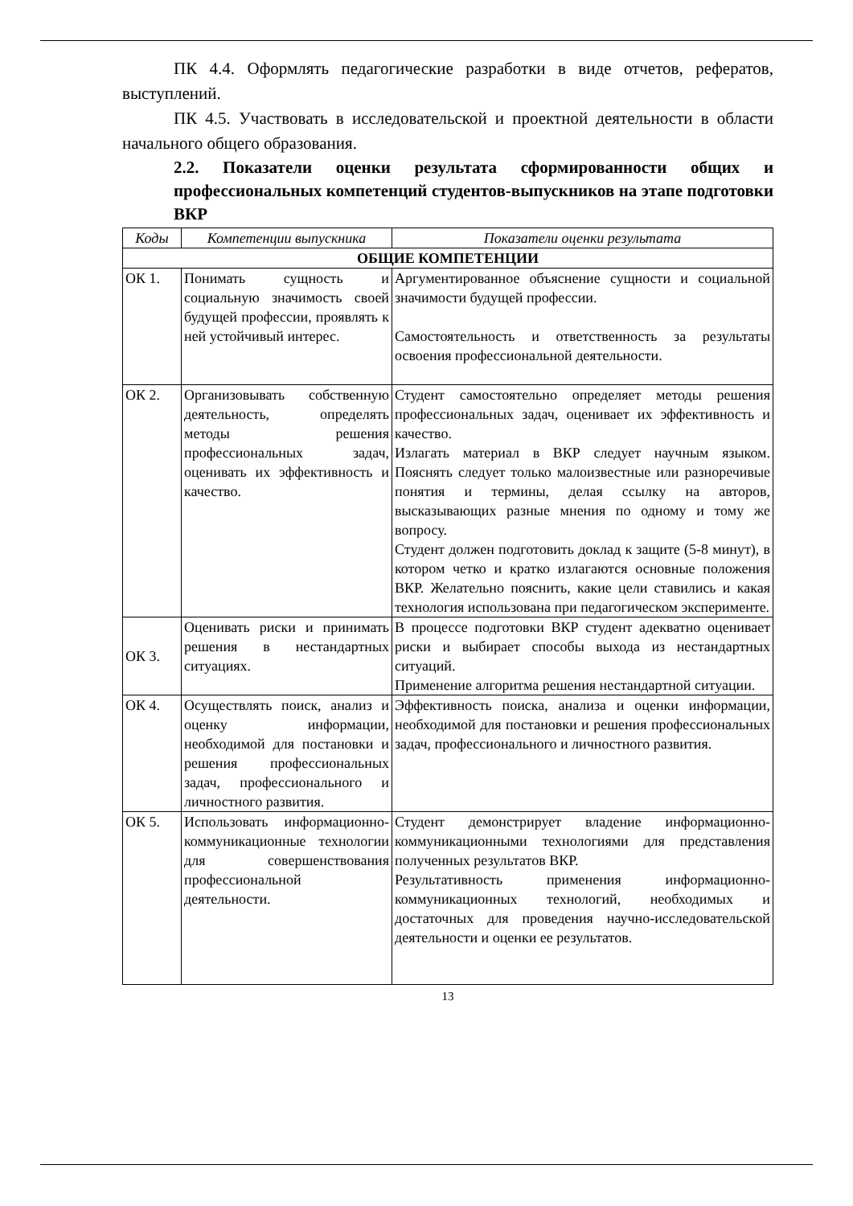ПК 4.4. Оформлять педагогические разработки в виде отчетов, рефератов, выступлений.
ПК 4.5. Участвовать в исследовательской и проектной деятельности в области начального общего образования.
2.2. Показатели оценки результата сформированности общих и профессиональных компетенций студентов-выпускников на этапе подготовки ВКР
| Коды | Компетенции выпускника | Показатели оценки результата |
| --- | --- | --- |
| ОБЩИЕ КОМПЕТЕНЦИИ | | |
| ОК 1. | Понимать сущность и социальную значимость своей будущей профессии, проявлять к ней устойчивый интерес. | Аргументированное объяснение сущности и социальной значимости будущей профессии. Самостоятельность и ответственность за результаты освоения профессиональной деятельности. |
| ОК 2. | Организовывать собственную деятельность, определять методы решения профессиональных задач, оценивать их эффективность и качество. | Студент самостоятельно определяет методы решения профессиональных задач, оценивает их эффективность и качество. Излагать материал в ВКР следует научным языком. Пояснять следует только малоизвестные или разноречивые понятия и термины, делая ссылку на авторов, высказывающих разные мнения по одному и тому же вопросу. Студент должен подготовить доклад к защите (5-8 минут), в котором четко и кратко излагаются основные положения ВКР. Желательно пояснить, какие цели ставились и какая технология использована при педагогическом эксперименте. |
| ОК 3. | Оценивать риски и принимать решения в нестандартных ситуациях. | В процессе подготовки ВКР студент адекватно оценивает риски и выбирает способы выхода из нестандартных ситуаций. Применение алгоритма решения нестандартной ситуации. |
| ОК 4. | Осуществлять поиск, анализ и оценку информации, необходимой для постановки и решения профессиональных задач, профессионального и личностного развития. | Эффективность поиска, анализа и оценки информации, необходимой для постановки и решения профессиональных задач, профессионального и личностного развития. |
| ОК 5. | Использовать информационно-коммуникационные технологии для совершенствования профессиональной деятельности. | Студент демонстрирует владение информационно-коммуникационными технологиями для представления полученных результатов ВКР. Результативность применения информационно-коммуникационных технологий, необходимых и достаточных для проведения научно-исследовательской деятельности и оценки ее результатов. |
13